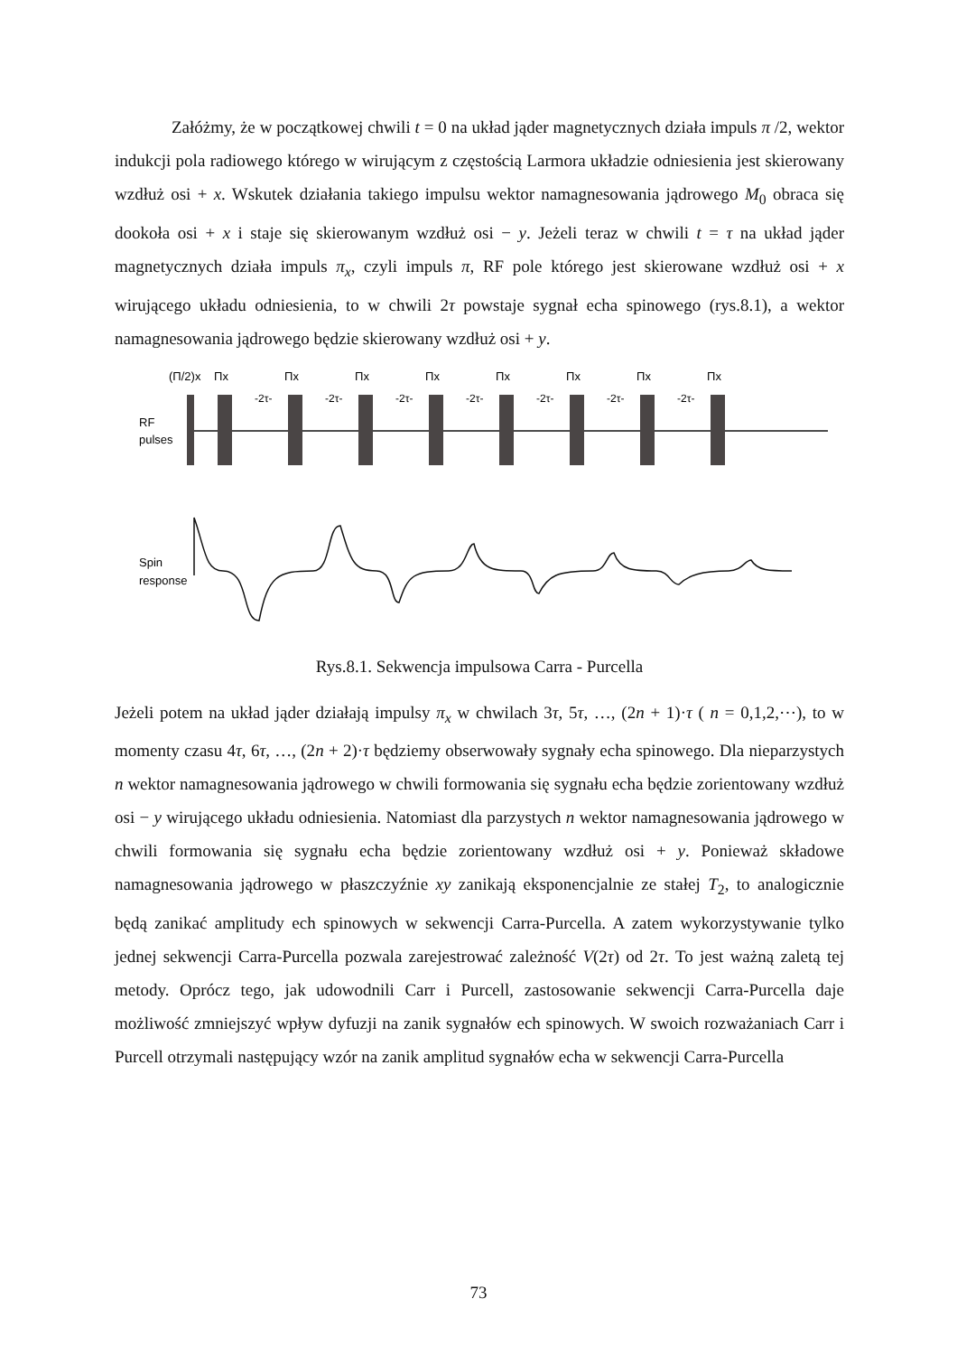Załóżmy, że w początkowej chwili t = 0 na układ jąder magnetycznych działa impuls π /2, wektor indukcji pola radiowego którego w wirującym z częstością Larmora układzie odniesienia jest skierowany wzdłuż osi + x. Wskutek działania takiego impulsu wektor namagnesowania jądrowego M<sub>0</sub> obraca się dookoła osi + x i staje się skierowanym wzdłuż osi − y. Jeżeli teraz w chwili t = τ na układ jąder magnetycznych działa impuls π<sub>x</sub>, czyli impuls π, RF pole którego jest skierowane wzdłuż osi + x wirującego układu odniesienia, to w chwili 2τ powstaje sygnał echa spinowego (rys.8.1), a wektor namagnesowania jądrowego będzie skierowany wzdłuż osi + y.
(Π/2)x
Πx
Πx
Πx
Πx
Πx
Πx
Πx
Πx
RF
pulses
-2τ-
-2τ-
-2τ-
-2τ-
-2τ-
-2τ-
-2τ-
Spin
response
Rys.8.1. Sekwencja impulsowa Carra - Purcella
Jeżeli potem na układ jąder działają impulsy π<sub>x</sub> w chwilach 3τ, 5τ, …, (2n + 1)·τ ( n = 0,1,2,⋯), to w momenty czasu 4τ, 6τ, …, (2n + 2)·τ będziemy obserwowały sygnały echa spinowego. Dla nieparzystych n wektor namagnesowania jądrowego w chwili formowania się sygnału echa będzie zorientowany wzdłuż osi − y wirującego układu odniesienia. Natomiast dla parzystych n wektor namagnesowania jądrowego w chwili formowania się sygnału echa będzie zorientowany wzdłuż osi + y. Ponieważ składowe namagnesowania jądrowego w płaszczyźnie xy zanikają eksponencjalnie ze stałej T<sub>2</sub>, to analogicznie będą zanikać amplitudy ech spinowych w sekwencji Carra-Purcella. A zatem wykorzystywanie tylko jednej sekwencji Carra-Purcella pozwala zarejestrować zależność V(2τ) od 2τ. To jest ważną zaletą tej metody. Oprócz tego, jak udowodnili Carr i Purcell, zastosowanie sekwencji Carra-Purcella daje możliwość zmniejszyć wpływ dyfuzji na zanik sygnałów ech spinowych. W swoich rozważaniach Carr i Purcell otrzymali następujący wzór na zanik amplitud sygnałów echa w sekwencji Carra-Purcella
73